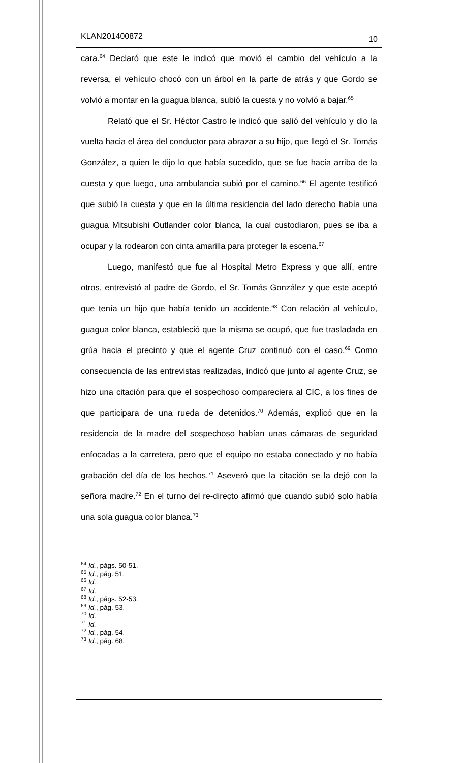KLAN201400872 10
cara.<sup>64</sup> Declaró que este le indicó que movió el cambio del vehículo a la reversa, el vehículo chocó con un árbol en la parte de atrás y que Gordo se volvió a montar en la guagua blanca, subió la cuesta y no volvió a bajar.<sup>65</sup>
Relató que el Sr. Héctor Castro le indicó que salió del vehículo y dio la vuelta hacia el área del conductor para abrazar a su hijo, que llegó el Sr. Tomás González, a quien le dijo lo que había sucedido, que se fue hacia arriba de la cuesta y que luego, una ambulancia subió por el camino.<sup>66</sup> El agente testificó que subió la cuesta y que en la última residencia del lado derecho había una guagua Mitsubishi Outlander color blanca, la cual custodiaron, pues se iba a ocupar y la rodearon con cinta amarilla para proteger la escena.<sup>67</sup>
Luego, manifestó que fue al Hospital Metro Express y que allí, entre otros, entrevistó al padre de Gordo, el Sr. Tomás González y que este aceptó que tenía un hijo que había tenido un accidente.<sup>68</sup> Con relación al vehículo, guagua color blanca, estableció que la misma se ocupó, que fue trasladada en grúa hacia el precinto y que el agente Cruz continuó con el caso.<sup>69</sup> Como consecuencia de las entrevistas realizadas, indicó que junto al agente Cruz, se hizo una citación para que el sospechoso compareciera al CIC, a los fines de que participara de una rueda de detenidos.<sup>70</sup> Además, explicó que en la residencia de la madre del sospechoso habían unas cámaras de seguridad enfocadas a la carretera, pero que el equipo no estaba conectado y no había grabación del día de los hechos.<sup>71</sup> Aseveró que la citación se la dejó con la señora madre.<sup>72</sup> En el turno del re-directo afirmó que cuando subió solo había una sola guagua color blanca.<sup>73</sup>
<sup>64</sup> Id., págs. 50-51.
<sup>65</sup> Id., pág. 51.
<sup>66</sup> Id.
<sup>67</sup> Id.
<sup>68</sup> Id., págs. 52-53.
<sup>69</sup> Id., pág. 53.
<sup>70</sup> Id.
<sup>71</sup> Id.
<sup>72</sup> Id., pág. 54.
<sup>73</sup> Id., pág. 68.